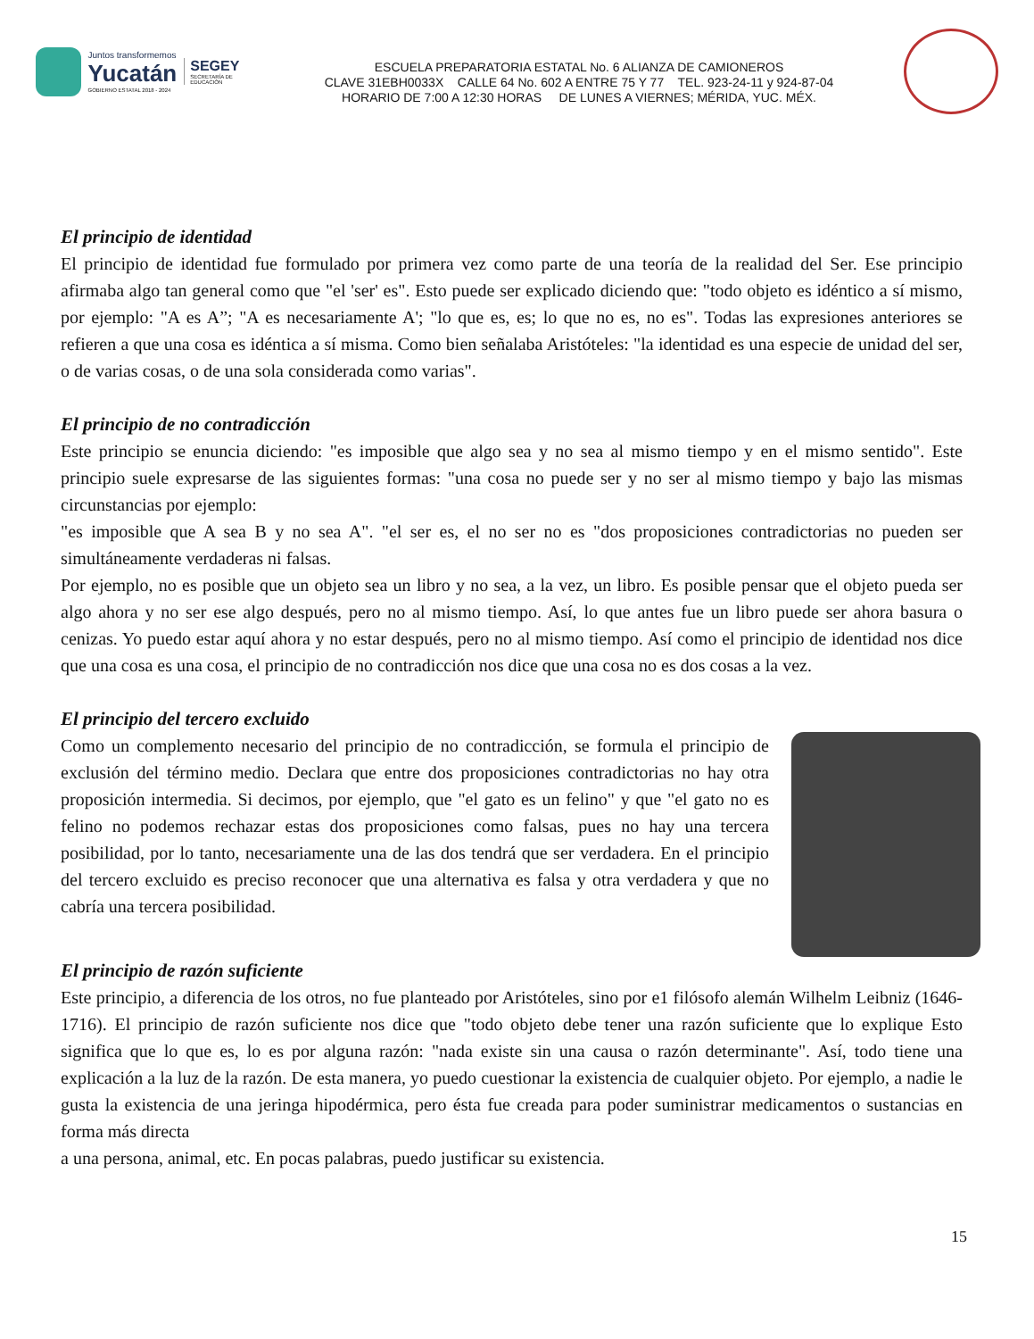Juntos transformemos
Yucatán
GOBIERNO ESTATAL 2018 - 2024
SEGEY
SECRETARÍA DE EDUCACIÓN
ESCUELA PREPARATORIA ESTATAL No. 6 ALIANZA DE CAMIONEROS
CLAVE 31EBH0033X CALLE 64 No. 602 A ENTRE 75 Y 77 TEL. 923-24-11 y 924-87-04
HORARIO DE 7:00 A 12:30 HORAS DE LUNES A VIERNES; MÉRIDA, YUC. MÉX.
El principio de identidad
El principio de identidad fue formulado por primera vez como parte de una teoría de la realidad del Ser. Ese principio afirmaba algo tan general como que "el 'ser' es". Esto puede ser explicado diciendo que: "todo objeto es idéntico a sí mismo, por ejemplo: "A es A”; "A es necesariamente A'; "lo que es, es; lo que no es, no es". Todas las expresiones anteriores se refieren a que una cosa es idéntica a sí misma. Como bien señalaba Aristóteles: "la identidad es una especie de unidad del ser, o de varias cosas, o de una sola considerada como varias".
El principio de no contradicción
Este principio se enuncia diciendo: "es imposible que algo sea y no sea al mismo tiempo y en el mismo sentido". Este principio suele expresarse de las siguientes formas: "una cosa no puede ser y no ser al mismo tiempo y bajo las mismas circunstancias por ejemplo:
"es imposible que A sea B y no sea A". "el ser es, el no ser no es "dos proposiciones contradictorias no pueden ser simultáneamente verdaderas ni falsas.
Por ejemplo, no es posible que un objeto sea un libro y no sea, a la vez, un libro. Es posible pensar que el objeto pueda ser algo ahora y no ser ese algo después, pero no al mismo tiempo. Así, lo que antes fue un libro puede ser ahora basura o cenizas. Yo puedo estar aquí ahora y no estar después, pero no al mismo tiempo. Así como el principio de identidad nos dice que una cosa es una cosa, el principio de no contradicción nos dice que una cosa no es dos cosas a la vez.
El principio del tercero excluido
Como un complemento necesario del principio de no contradicción, se formula el principio de exclusión del término medio. Declara que entre dos proposiciones contradictorias no hay otra proposición intermedia. Si decimos, por ejemplo, que "el gato es un felino" y que "el gato no es felino no podemos rechazar estas dos proposiciones como falsas, pues no hay una tercera posibilidad, por lo tanto, necesariamente una de las dos tendrá que ser verdadera. En el principio del tercero excluido es preciso reconocer que una alternativa es falsa y otra verdadera y que no cabría una tercera posibilidad.
El principio de razón suficiente
Este principio, a diferencia de los otros, no fue planteado por Aristóteles, sino por e1 filósofo alemán Wilhelm Leibniz (1646-1716). El principio de razón suficiente nos dice que "todo objeto debe tener una razón suficiente que lo explique Esto significa que lo que es, lo es por alguna razón: "nada existe sin una causa o razón determinante". Así, todo tiene una explicación a la luz de la razón. De esta manera, yo puedo cuestionar la existencia de cualquier objeto. Por ejemplo, a nadie le gusta la existencia de una jeringa hipodérmica, pero ésta fue creada para poder suministrar medicamentos o sustancias en forma más directa
a una persona, animal, etc. En pocas palabras, puedo justificar su existencia.
15